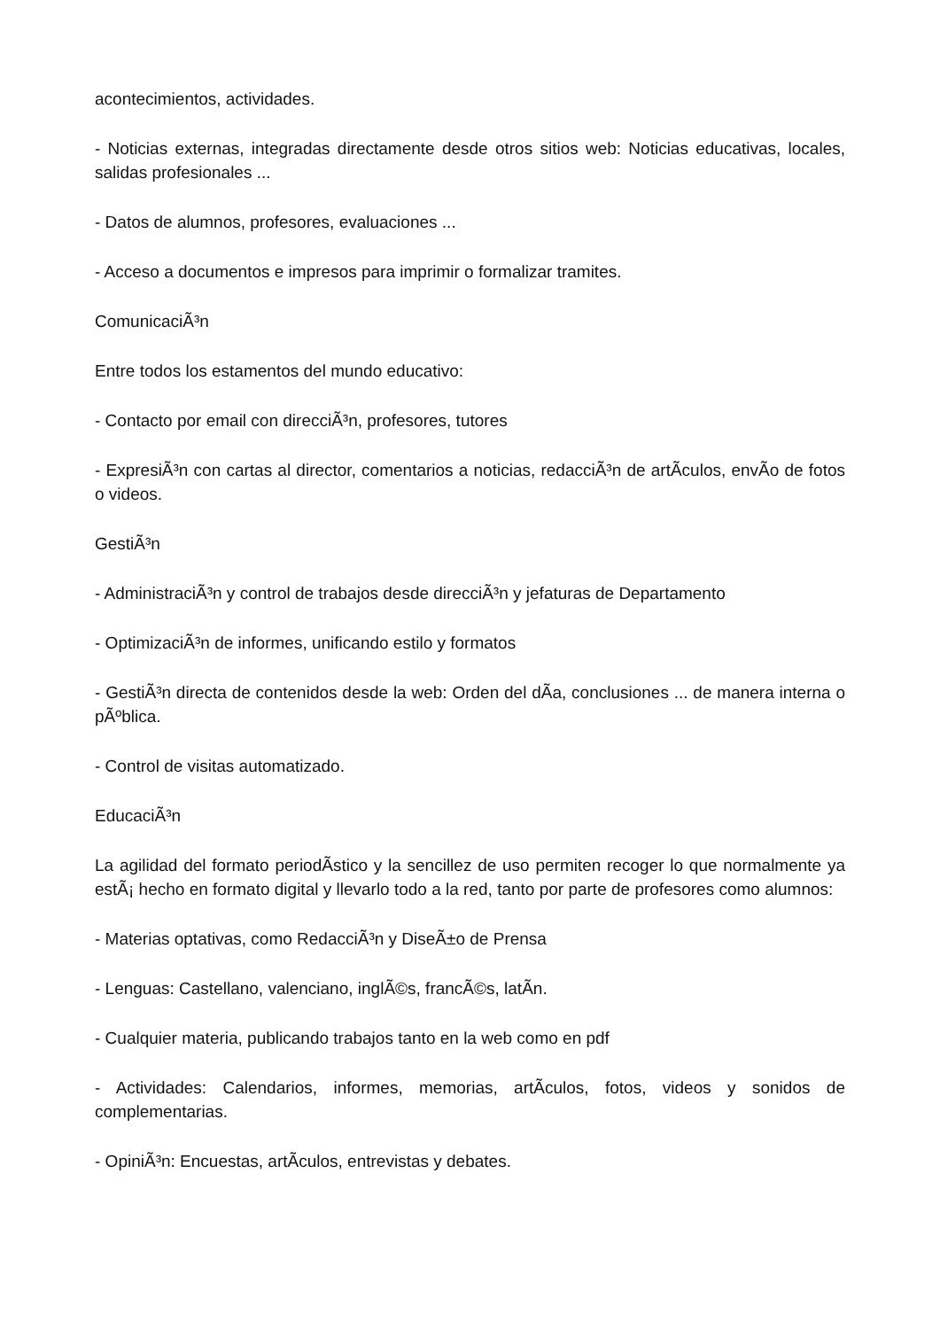acontecimientos, actividades.
- Noticias externas, integradas directamente desde otros sitios web: Noticias educativas, locales, salidas profesionales ...
- Datos de alumnos, profesores, evaluaciones ...
- Acceso a documentos e impresos para imprimir o formalizar tramites.
ComunicaciÃ³n
Entre todos los estamentos del mundo educativo:
- Contacto por email con direcciÃ³n, profesores, tutores
- ExpresiÃ³n con cartas al director, comentarios a noticias, redacciÃ³n de artÃ­culos, envÃ­o de fotos o videos.
GestiÃ³n
- AdministraciÃ³n y control de trabajos desde direcciÃ³n y jefaturas de Departamento
- OptimizaciÃ³n de informes, unificando estilo y formatos
- GestiÃ³n directa de contenidos desde la web: Orden del dÃ­a, conclusiones ... de manera interna o pÃºblica.
- Control de visitas automatizado.
EducaciÃ³n
La agilidad del formato periodÃ­stico y la sencillez de uso permiten recoger lo que normalmente ya estÃ¡ hecho en formato digital y llevarlo todo a la red, tanto por parte de profesores como alumnos:
- Materias optativas, como RedacciÃ³n y DiseÃ±o de Prensa
- Lenguas: Castellano, valenciano, inglÃ©s, francÃ©s, latÃ­n.
- Cualquier materia, publicando trabajos tanto en la web como en pdf
- Actividades: Calendarios, informes, memorias, artÃ­culos, fotos, videos y sonidos de complementarias.
- OpiniÃ³n: Encuestas, artÃ­culos, entrevistas y debates.